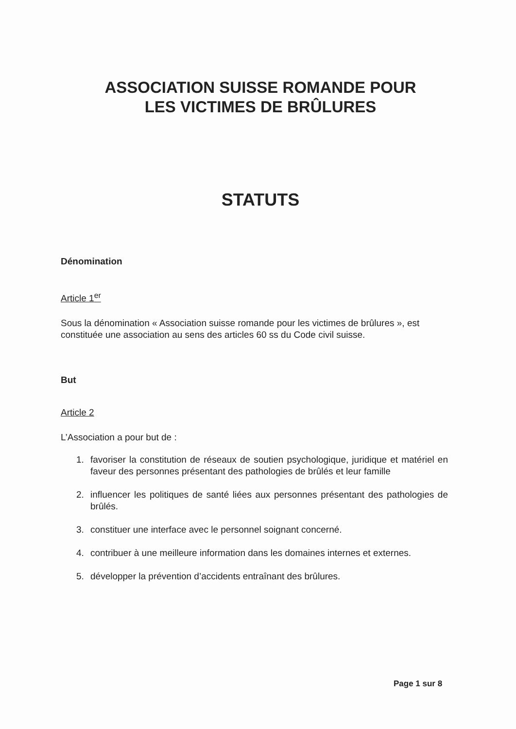ASSOCIATION SUISSE ROMANDE POUR
LES VICTIMES DE BRÛLURES
STATUTS
Dénomination
Article 1<sup>er</sup>
Sous la dénomination « Association suisse romande pour les victimes de brûlures », est constituée une association au sens des articles 60 ss du Code civil suisse.
But
Article 2
L’Association a pour but de :
1. favoriser la constitution de réseaux de soutien psychologique, juridique et matériel en faveur des personnes présentant des pathologies de brûlés et leur famille
2. influencer les politiques de santé liées aux personnes présentant des pathologies de brûlés.
3. constituer une interface avec le personnel soignant concerné.
4. contribuer à une meilleure information dans les domaines internes et externes.
5. développer la prévention d’accidents entraînant des brûlures.
Page 1 sur 8